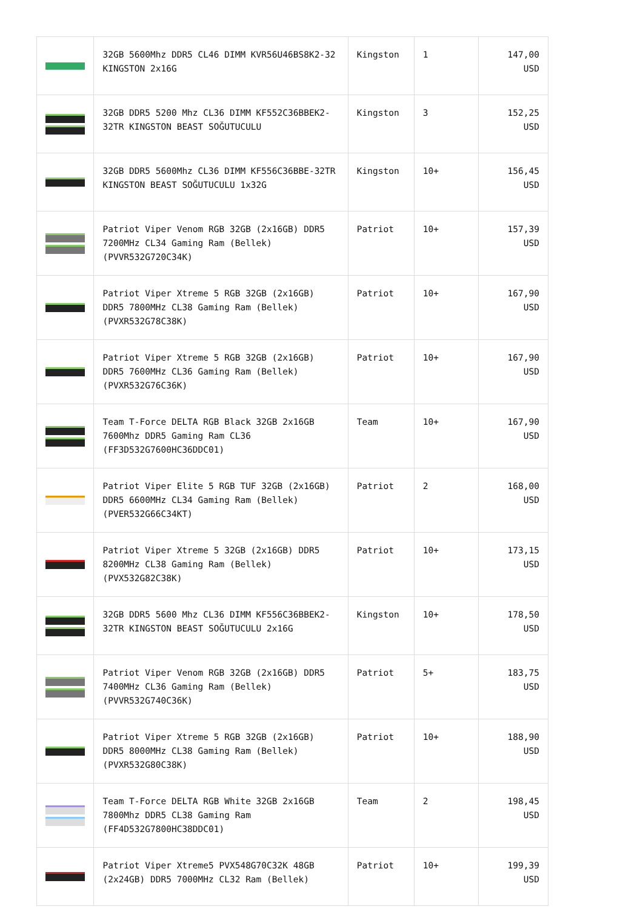| | 32GB 5600Mhz DDR5 CL46 DIMM KVR56U46BS8K2-32 KINGSTON 2x16G | Kingston | 1 | 147,00 USD |
| | 32GB DDR5 5200 Mhz CL36 DIMM KF552C36BBEK2-32TR KINGSTON BEAST SOĞUTUCULU | Kingston | 3 | 152,25 USD |
| | 32GB DDR5 5600Mhz CL36 DIMM KF556C36BBE-32TR KINGSTON BEAST SOĞUTUCULU 1x32G | Kingston | 10+ | 156,45 USD |
| | Patriot Viper Venom RGB 32GB (2x16GB) DDR5 7200MHz CL34 Gaming Ram (Bellek) (PVVR532G720C34K) | Patriot | 10+ | 157,39 USD |
| | Patriot Viper Xtreme 5 RGB 32GB (2x16GB) DDR5 7800MHz CL38 Gaming Ram (Bellek) (PVXR532G78C38K) | Patriot | 10+ | 167,90 USD |
| | Patriot Viper Xtreme 5 RGB 32GB (2x16GB) DDR5 7600MHz CL36 Gaming Ram (Bellek) (PVXR532G76C36K) | Patriot | 10+ | 167,90 USD |
| | Team T-Force DELTA RGB Black 32GB 2x16GB 7600Mhz DDR5 Gaming Ram CL36 (FF3D532G7600HC36DDC01) | Team | 10+ | 167,90 USD |
| | Patriot Viper Elite 5 RGB TUF 32GB (2x16GB) DDR5 6600MHz CL34 Gaming Ram (Bellek) (PVER532G66C34KT) | Patriot | 2 | 168,00 USD |
| | Patriot Viper Xtreme 5 32GB (2x16GB) DDR5 8200MHz CL38 Gaming Ram (Bellek) (PVX532G82C38K) | Patriot | 10+ | 173,15 USD |
| | 32GB DDR5 5600 Mhz CL36 DIMM KF556C36BBEK2-32TR KINGSTON BEAST SOĞUTUCULU 2x16G | Kingston | 10+ | 178,50 USD |
| | Patriot Viper Venom RGB 32GB (2x16GB) DDR5 7400MHz CL36 Gaming Ram (Bellek) (PVVR532G740C36K) | Patriot | 5+ | 183,75 USD |
| | Patriot Viper Xtreme 5 RGB 32GB (2x16GB) DDR5 8000MHz CL38 Gaming Ram (Bellek) (PVXR532G80C38K) | Patriot | 10+ | 188,90 USD |
| | Team T-Force DELTA RGB White 32GB 2x16GB 7800Mhz DDR5 CL38 Gaming Ram (FF4D532G7800HC38DDC01) | Team | 2 | 198,45 USD |
| | Patriot Viper Xtreme5 PVX548G70C32K 48GB (2x24GB) DDR5 7000MHz CL32 Ram (Bellek) | Patriot | 10+ | 199,39 USD |